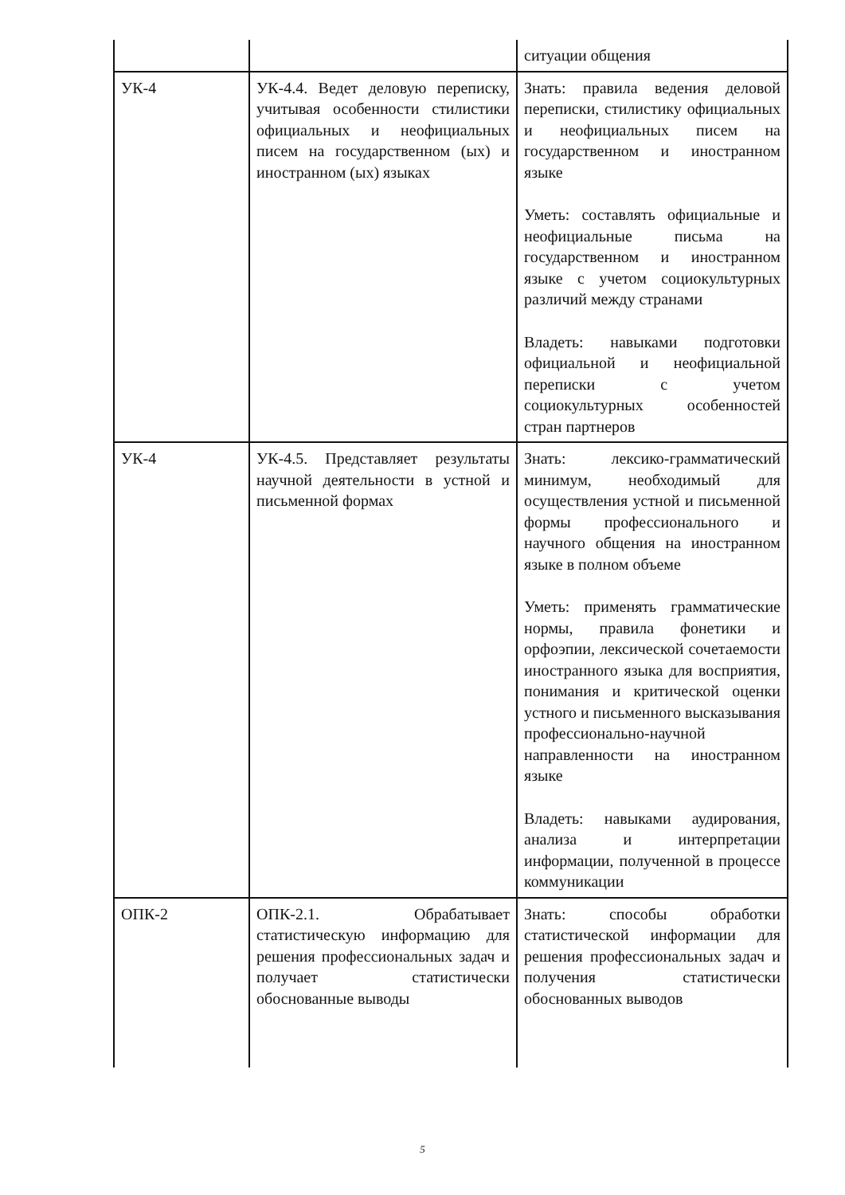| | | ситуации общения |
| УК-4 | УК-4.4. Ведет деловую переписку, учитывая особенности стилистики официальных и неофициальных писем на государственном (ых) и иностранном (ых) языках | Знать: правила ведения деловой переписки, стилистику официальных и неофициальных писем на государственном и иностранном языке Уметь: составлять официальные и неофициальные письма на государственном и иностранном языке с учетом социокультурных различий между странами Владеть: навыками подготовки официальной и неофициальной переписки с учетом социокультурных особенностей стран партнеров |
| УК-4 | УК-4.5. Представляет результаты научной деятельности в устной и письменной формах | Знать: лексико-грамматический минимум, необходимый для осуществления устной и письменной формы профессионального и научного общения на иностранном языке в полном объеме Уметь: применять грамматические нормы, правила фонетики и орфоэпии, лексической сочетаемости иностранного языка для восприятия, понимания и критической оценки устного и письменного высказывания профессионально-научной направленности на иностранном языке Владеть: навыками аудирования, анализа и интерпретации информации, полученной в процессе коммуникации |
| ОПК-2 | ОПК-2.1. Обрабатывает статистическую информацию для решения профессиональных задач и получает статистически обоснованные выводы | Знать: способы обработки статистической информации для решения профессиональных задач и получения статистически обоснованных выводов |
5